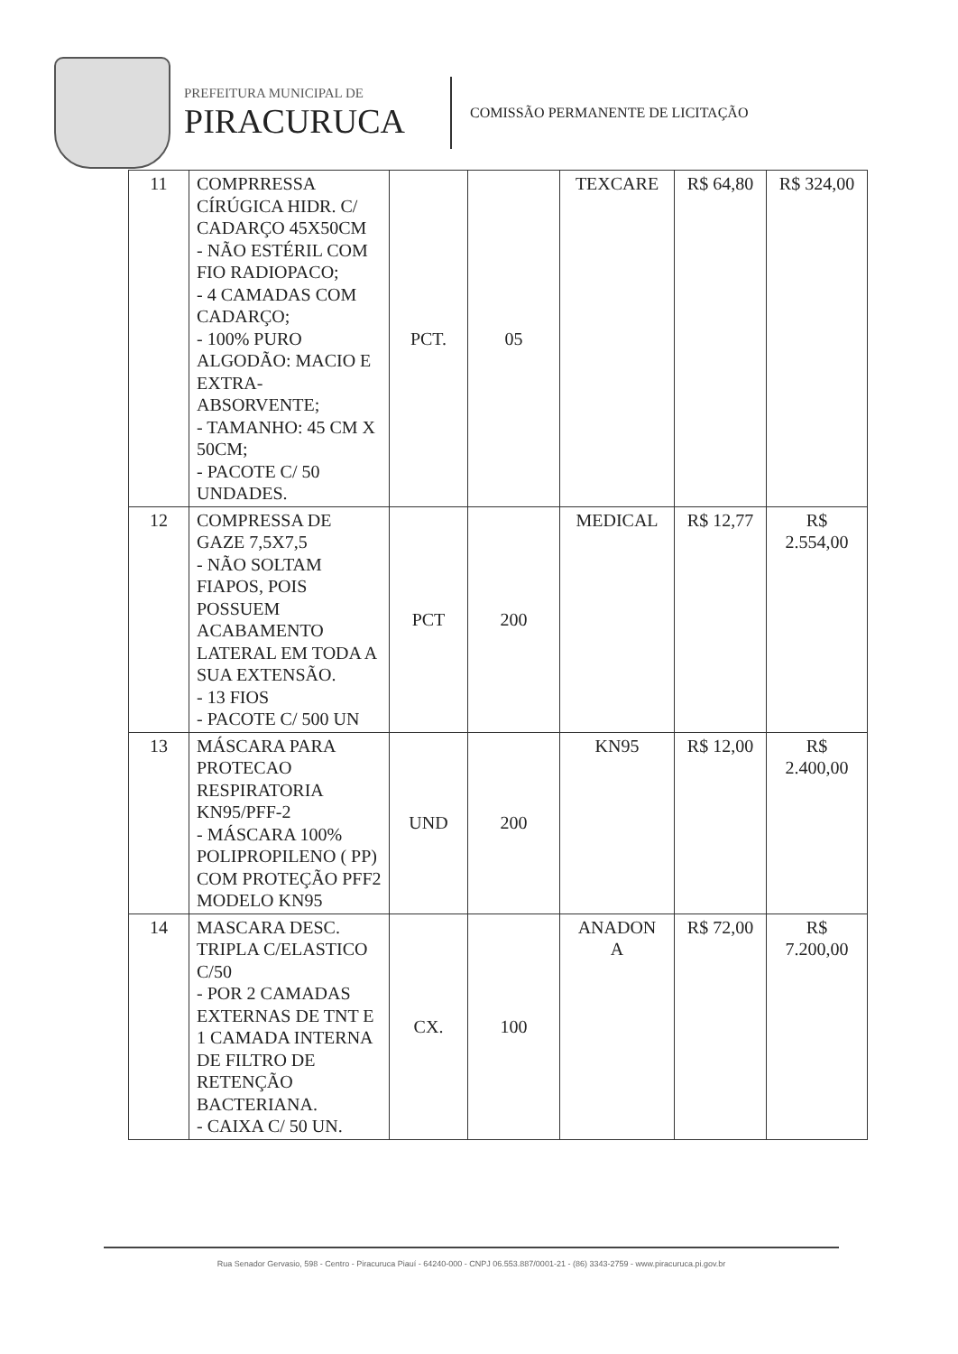PREFEITURA MUNICIPAL DE
PIRACURUCA
COMISSÃO PERMANENTE DE LICITAÇÃO
| 11 | COMPRRESSA CÍRÚGICA HIDR. C/ CADARÇO 45X50CM - NÃO ESTÉRIL COM FIO RADIOPACO; - 4 CAMADAS COM CADARÇO; - 100% PURO ALGODÃO: MACIO E EXTRA-ABSORVENTE; - TAMANHO: 45 CM X 50CM; - PACOTE C/ 50 UNDADES. | PCT. | 05 | TEXCARE | R$ 64,80 | R$ 324,00 |
| 12 | COMPRESSA DE GAZE 7,5X7,5 - NÃO SOLTAM FIAPOS, POIS POSSUEM ACABAMENTO LATERAL EM TODA A SUA EXTENSÃO. - 13 FIOS - PACOTE C/ 500 UN | PCT | 200 | MEDICAL | R$ 12,77 | R$ 2.554,00 |
| 13 | MÁSCARA PARA PROTECAO RESPIRATORIA KN95/PFF-2 - MÁSCARA 100% POLIPROPILENO ( PP) COM PROTEÇÃO PFF2 MODELO KN95 | UND | 200 | KN95 | R$ 12,00 | R$ 2.400,00 |
| 14 | MASCARA DESC. TRIPLA C/ELASTICO C/50 - POR 2 CAMADAS EXTERNAS DE TNT E 1 CAMADA INTERNA DE FILTRO DE RETENÇÃO BACTERIANA. - CAIXA C/ 50 UN. | CX. | 100 | ANADON A | R$ 72,00 | R$ 7.200,00 |
Rua Senador Gervasio, 598 - Centro - Piracuruca Piauí - 64240-000 - CNPJ 06.553.887/0001-21 - (86) 3343-2759 - www.piracuruca.pi.gov.br